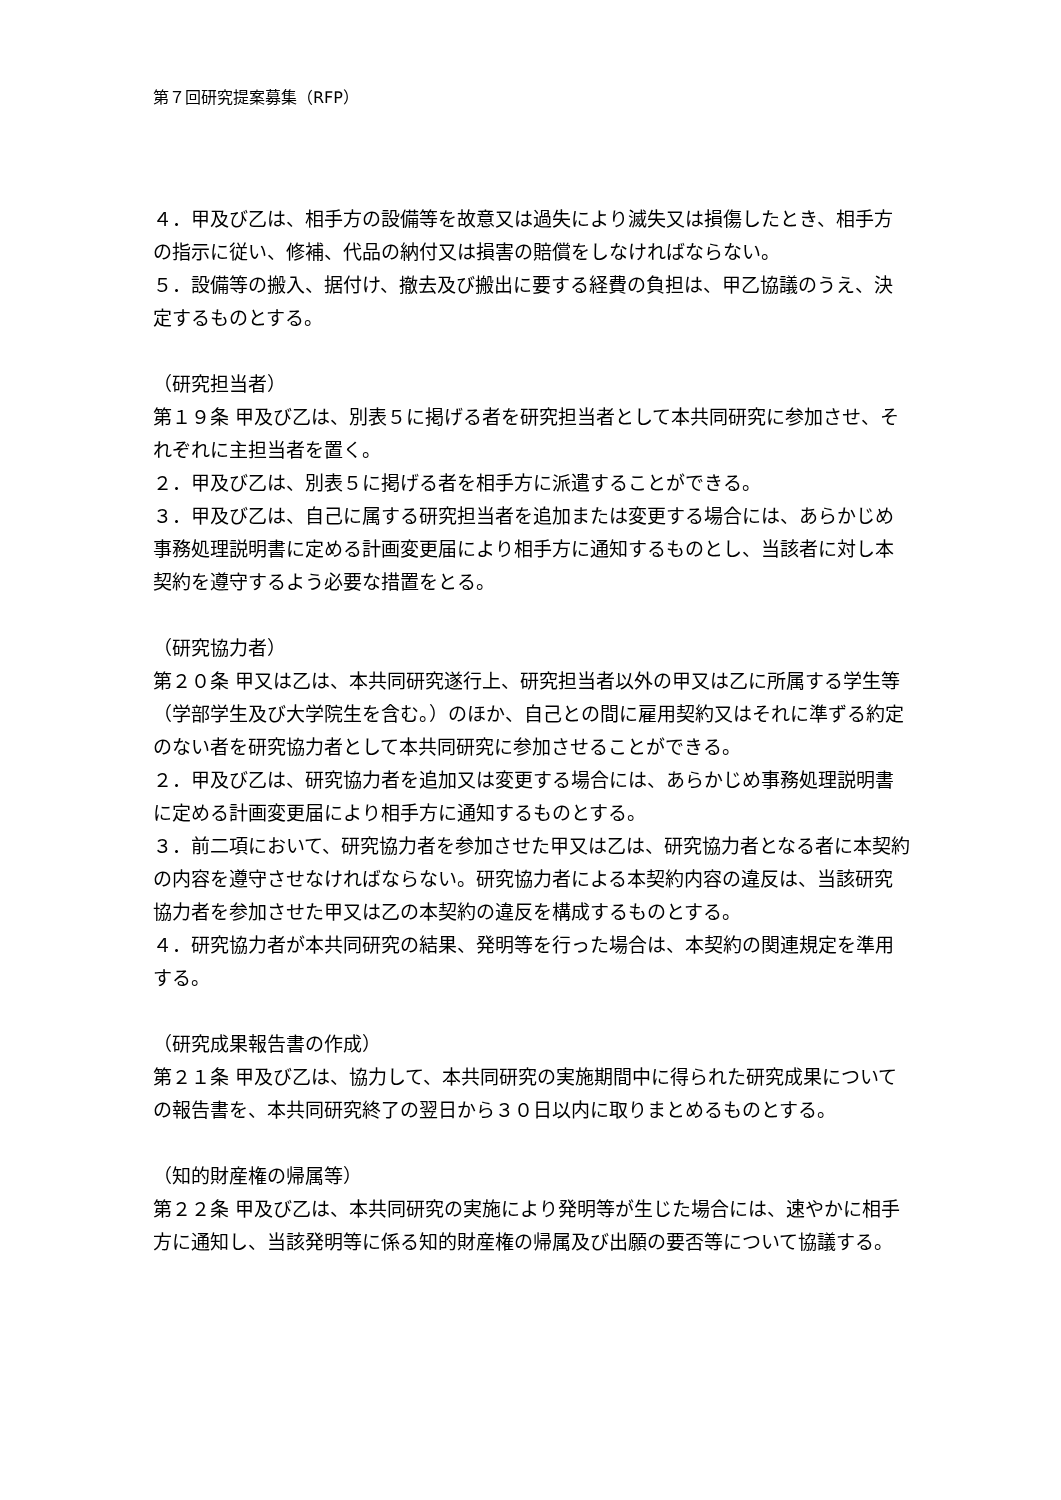第７回研究提案募集（RFP）
４．甲及び乙は、相手方の設備等を故意又は過失により滅失又は損傷したとき、相手方の指示に従い、修補、代品の納付又は損害の賠償をしなければならない。
５．設備等の搬入、据付け、撤去及び搬出に要する経費の負担は、甲乙協議のうえ、決定するものとする。
（研究担当者）
第１９条 甲及び乙は、別表５に掲げる者を研究担当者として本共同研究に参加させ、それぞれに主担当者を置く。
２．甲及び乙は、別表５に掲げる者を相手方に派遣することができる。
３．甲及び乙は、自己に属する研究担当者を追加または変更する場合には、あらかじめ事務処理説明書に定める計画変更届により相手方に通知するものとし、当該者に対し本契約を遵守するよう必要な措置をとる。
（研究協力者）
第２０条 甲又は乙は、本共同研究遂行上、研究担当者以外の甲又は乙に所属する学生等（学部学生及び大学院生を含む。）のほか、自己との間に雇用契約又はそれに準ずる約定のない者を研究協力者として本共同研究に参加させることができる。
２．甲及び乙は、研究協力者を追加又は変更する場合には、あらかじめ事務処理説明書に定める計画変更届により相手方に通知するものとする。
３．前二項において、研究協力者を参加させた甲又は乙は、研究協力者となる者に本契約の内容を遵守させなければならない。研究協力者による本契約内容の違反は、当該研究協力者を参加させた甲又は乙の本契約の違反を構成するものとする。
４．研究協力者が本共同研究の結果、発明等を行った場合は、本契約の関連規定を準用する。
（研究成果報告書の作成）
第２１条 甲及び乙は、協力して、本共同研究の実施期間中に得られた研究成果についての報告書を、本共同研究終了の翌日から３０日以内に取りまとめるものとする。
（知的財産権の帰属等）
第２２条 甲及び乙は、本共同研究の実施により発明等が生じた場合には、速やかに相手方に通知し、当該発明等に係る知的財産権の帰属及び出願の要否等について協議する。